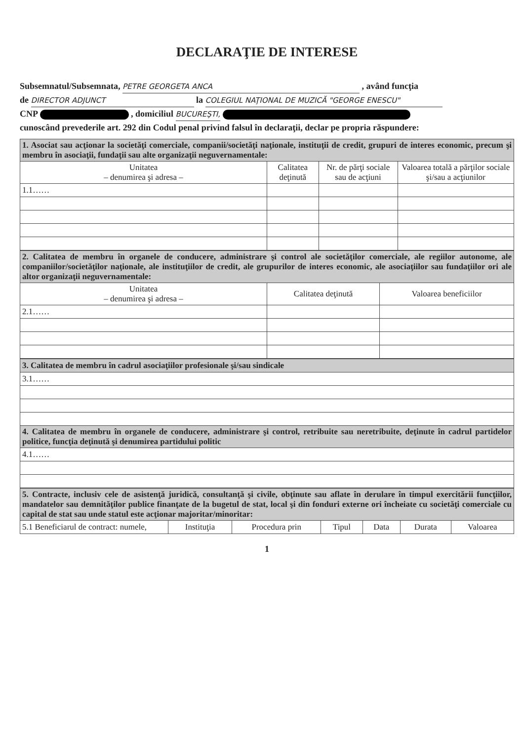DECLARAŢIE DE INTERESE
Subsemnatul/Subsemnata, PETRE GEORGETA ANCA , având funcţia
de DIRECTOR ADJUNCT la COLEGIUL NAŢIONAL DE MUZICĂ "GEORGE ENESCU"
CNP , domiciliul BUCUREŞTI,
cunoscând prevederile art. 292 din Codul penal privind falsul în declaraţii, declar pe propria răspundere:
| 1. Asociat sau acţionar la societăţi comerciale, companii/societăţi naţionale, instituţii de credit, grupuri de interes economic, precum şi membru în asociaţii, fundaţii sau alte organizaţii neguvernamentale: | | | |
| Unitatea – denumirea şi adresa – | Calitatea deţinută | Nr. de părţi sociale sau de acţiuni | Valoarea totală a părţilor sociale şi/sau a acţiunilor |
| 1.1…… | | | |
| 2. Calitatea de membru în organele de conducere, administrare şi control ale societăţilor comerciale, ale regiilor autonome, ale companiilor/societăţilor naţionale, ale instituţiilor de credit, ale grupurilor de interes economic, ale asociaţiilor sau fundaţiilor ori ale altor organizaţii neguvernamentale: | | |
| Unitatea – denumirea şi adresa – | Calitatea deţinută | Valoarea beneficiilor |
| 2.1…… | | |
| 3. Calitatea de membru în cadrul asociaţiilor profesionale şi/sau sindicale |
| 3.1…… |
| 4. Calitatea de membru în organele de conducere, administrare şi control, retribuite sau neretribuite, deţinute în cadrul partidelor politice, funcţia deţinută şi denumirea partidului politic |
| 4.1…… |
| 5. Contracte, inclusiv cele de asistenţă juridică, consultanţă şi civile, obţinute sau aflate în derulare în timpul exercitării funcţiilor, mandatelor sau demnităţilor publice finanţate de la bugetul de stat, local şi din fonduri externe ori încheiate cu societăţi comerciale cu capital de stat sau unde statul este acţionar majoritar/minoritar: | | | | | | |
| 5.1 Beneficiarul de contract: numele, | Instituţia | Procedura prin | Tipul | Data | Durata | Valoarea |
1